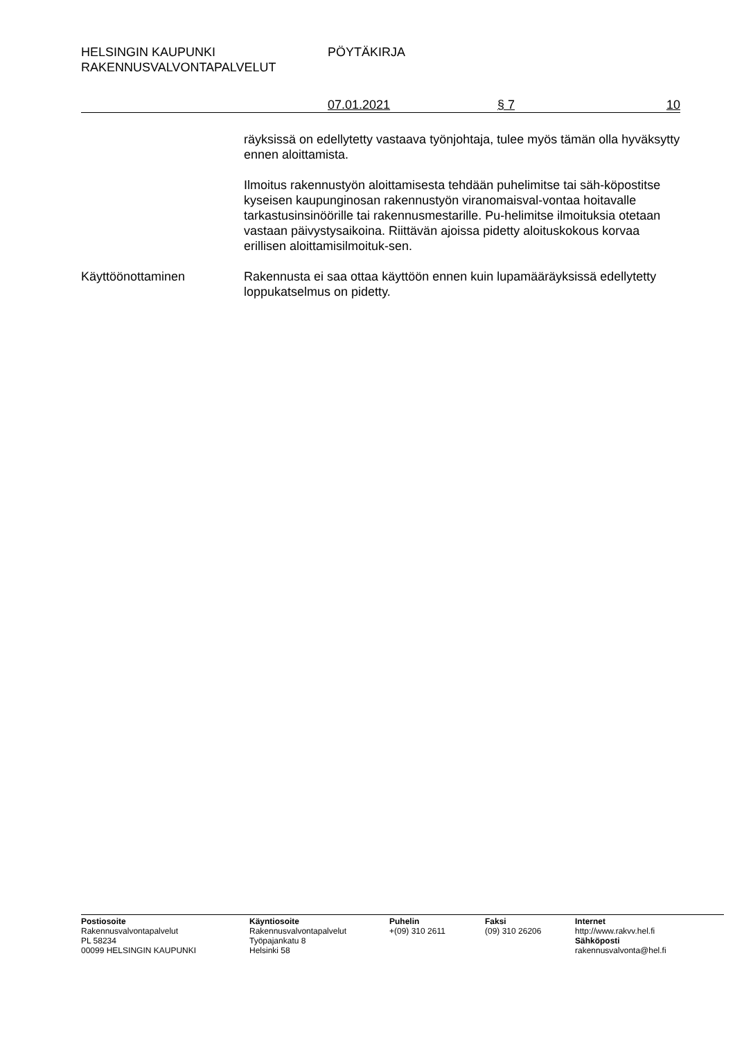HELSINGIN KAUPUNKI PÖYTÄKIRJA
RAKENNUSVALVONTAPALVELUT
07.01.2021 § 7 10
räyksissä on edellytetty vastaava työnjohtaja, tulee myös tämän olla hyväksytty ennen aloittamista.
Ilmoitus rakennustyön aloittamisesta tehdään puhelimitse tai säh-köpostitse kyseisen kaupunginosan rakennustyön viranomaisval-vontaa hoitavalle tarkastusinsinöörille tai rakennusmestarille. Pu-helimitse ilmoituksia otetaan vastaan päivystysaikoina. Riittävän ajoissa pidetty aloituskokous korvaa erillisen aloittamisilmoituk-sen.
Käyttöönottaminen Rakennusta ei saa ottaa käyttöön ennen kuin lupamääräyksissä edellytetty loppukatselmus on pidetty.
Postiosoite
Rakennusvalvontapalvelut
PL 58234
00099 HELSINGIN KAUPUNKI
Käyntiosoite
Rakennusvalvontapalvelut
Työpajankatu 8
Helsinki 58
Puhelin
+(09) 310 2611
Faksi
(09) 310 26206
Internet
http://www.rakvv.hel.fi
Sähköposti
rakennusvalvonta@hel.fi